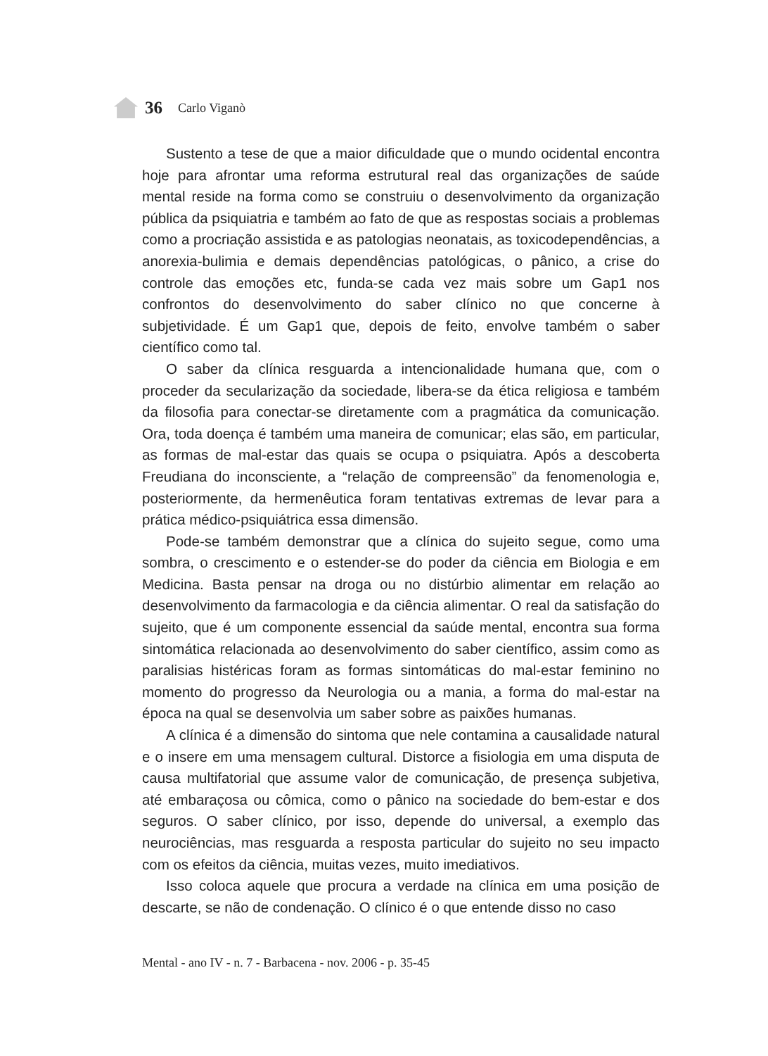36 Carlo Viganò
Sustento a tese de que a maior dificuldade que o mundo ocidental encontra hoje para afrontar uma reforma estrutural real das organizações de saúde mental reside na forma como se construiu o desenvolvimento da organização pública da psiquiatria e também ao fato de que as respostas sociais a problemas como a procriação assistida e as patologias neonatais, as toxicodependências, a anorexia-bulimia e demais dependências patológicas, o pânico, a crise do controle das emoções etc, funda-se cada vez mais sobre um Gap1 nos confrontos do desenvolvimento do saber clínico no que concerne à subjetividade. É um Gap1 que, depois de feito, envolve também o saber científico como tal.
O saber da clínica resguarda a intencionalidade humana que, com o proceder da secularização da sociedade, libera-se da ética religiosa e também da filosofia para conectar-se diretamente com a pragmática da comunicação. Ora, toda doença é também uma maneira de comunicar; elas são, em particular, as formas de mal-estar das quais se ocupa o psiquiatra. Após a descoberta Freudiana do inconsciente, a “relação de compreensão” da fenomenologia e, posteriormente, da hermenêutica foram tentativas extremas de levar para a prática médico-psiquiátrica essa dimensão.
Pode-se também demonstrar que a clínica do sujeito segue, como uma sombra, o crescimento e o estender-se do poder da ciência em Biologia e em Medicina. Basta pensar na droga ou no distúrbio alimentar em relação ao desenvolvimento da farmacologia e da ciência alimentar. O real da satisfação do sujeito, que é um componente essencial da saúde mental, encontra sua forma sintomática relacionada ao desenvolvimento do saber científico, assim como as paralisias histéricas foram as formas sintomáticas do mal-estar feminino no momento do progresso da Neurologia ou a mania, a forma do mal-estar na época na qual se desenvolvia um saber sobre as paixões humanas.
A clínica é a dimensão do sintoma que nele contamina a causalidade natural e o insere em uma mensagem cultural. Distorce a fisiologia em uma disputa de causa multifatorial que assume valor de comunicação, de presença subjetiva, até embaraçosa ou cômica, como o pânico na sociedade do bem-estar e dos seguros. O saber clínico, por isso, depende do universal, a exemplo das neurociências, mas resguarda a resposta particular do sujeito no seu impacto com os efeitos da ciência, muitas vezes, muito imediativos.
Isso coloca aquele que procura a verdade na clínica em uma posição de descarte, se não de condenação. O clínico é o que entende disso no caso
Mental - ano IV - n. 7 - Barbacena - nov. 2006 - p. 35-45